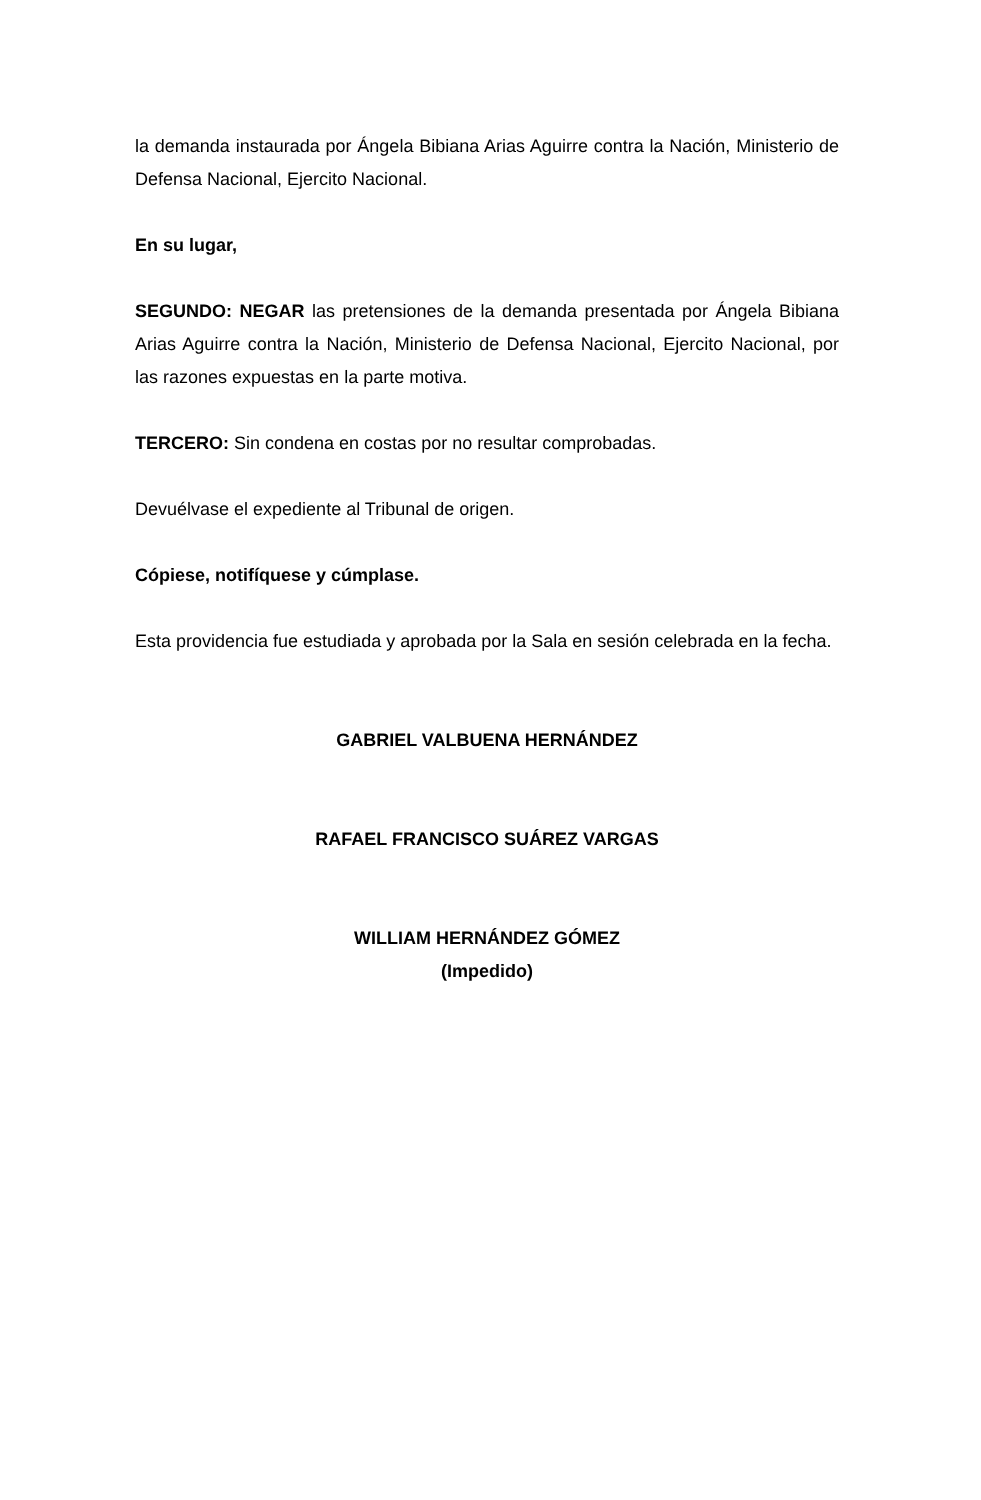la demanda instaurada por Ángela Bibiana Arias Aguirre contra la Nación, Ministerio de Defensa Nacional, Ejercito Nacional.
En su lugar,
SEGUNDO: NEGAR las pretensiones de la demanda presentada por Ángela Bibiana Arias Aguirre contra la Nación, Ministerio de Defensa Nacional, Ejercito Nacional, por las razones expuestas en la parte motiva.
TERCERO: Sin condena en costas por no resultar comprobadas.
Devuélvase el expediente al Tribunal de origen.
Cópiese, notifíquese y cúmplase.
Esta providencia fue estudiada y aprobada por la Sala en sesión celebrada en la fecha.
GABRIEL VALBUENA HERNÁNDEZ
RAFAEL FRANCISCO SUÁREZ VARGAS
WILLIAM HERNÁNDEZ GÓMEZ
(Impedido)